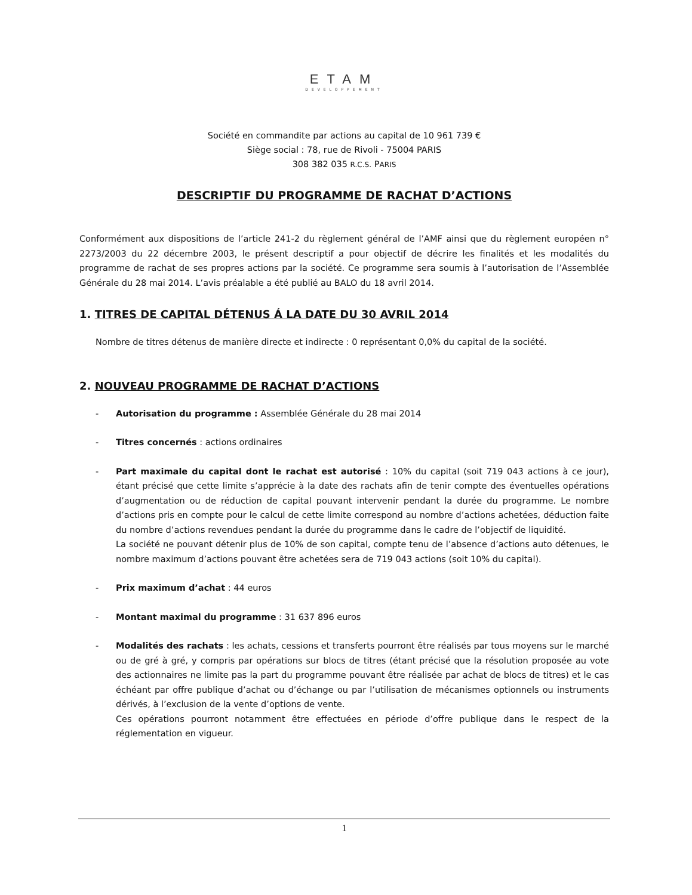ETAM
DEVELOPPEMENT
Société en commandite par actions au capital de 10 961 739 €
Siège social : 78, rue de Rivoli - 75004 PARIS
308 382 035 R.C.S. PARIS
DESCRIPTIF DU PROGRAMME DE RACHAT D’ACTIONS
Conformément aux dispositions de l’article 241-2 du règlement général de l’AMF ainsi que du règlement européen n° 2273/2003 du 22 décembre 2003, le présent descriptif a pour objectif de décrire les finalités et les modalités du programme de rachat de ses propres actions par la société. Ce programme sera soumis à l’autorisation de l’Assemblée Générale du 28 mai 2014. L’avis préalable a été publié au BALO du 18 avril 2014.
1. TITRES DE CAPITAL DÉTENUS Á LA DATE DU 30 AVRIL 2014
Nombre de titres détenus de manière directe et indirecte : 0 représentant 0,0% du capital de la société.
2. NOUVEAU PROGRAMME DE RACHAT D’ACTIONS
- Autorisation du programme : Assemblée Générale du 28 mai 2014
- Titres concernés : actions ordinaires
- Part maximale du capital dont le rachat est autorisé : 10% du capital (soit 719 043 actions à ce jour), étant précisé que cette limite s’apprécie à la date des rachats afin de tenir compte des éventuelles opérations d’augmentation ou de réduction de capital pouvant intervenir pendant la durée du programme. Le nombre d’actions pris en compte pour le calcul de cette limite correspond au nombre d’actions achetées, déduction faite du nombre d’actions revendues pendant la durée du programme dans le cadre de l’objectif de liquidité.
La société ne pouvant détenir plus de 10% de son capital, compte tenu de l’absence d’actions auto détenues, le nombre maximum d’actions pouvant être achetées sera de 719 043 actions (soit 10% du capital).
- Prix maximum d’achat : 44 euros
- Montant maximal du programme : 31 637 896 euros
- Modalités des rachats : les achats, cessions et transferts pourront être réalisés par tous moyens sur le marché ou de gré à gré, y compris par opérations sur blocs de titres (étant précisé que la résolution proposée au vote des actionnaires ne limite pas la part du programme pouvant être réalisée par achat de blocs de titres) et le cas échéant par offre publique d’achat ou d’échange ou par l’utilisation de mécanismes optionnels ou instruments dérivés, à l’exclusion de la vente d’options de vente.
Ces opérations pourront notamment être effectuées en période d’offre publique dans le respect de la réglementation en vigueur.
1